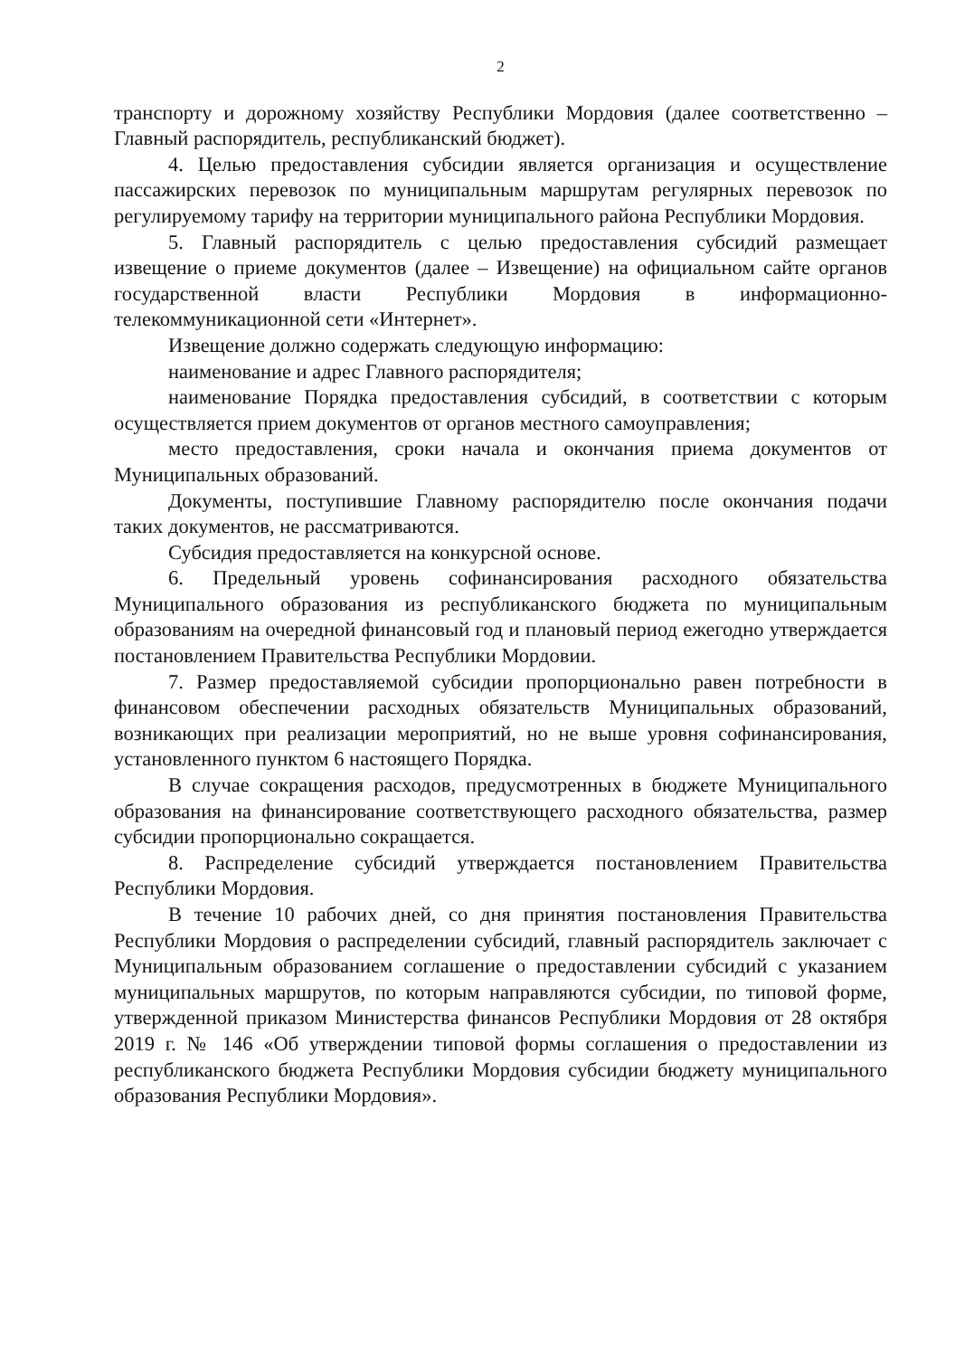2
транспорту и дорожному хозяйству Республики Мордовия (далее соответственно – Главный распорядитель, республиканский бюджет).
4. Целью предоставления субсидии является организация и осуществление пассажирских перевозок по муниципальным маршрутам регулярных перевозок по регулируемому тарифу на территории муниципального района Республики Мордовия.
5. Главный распорядитель с целью предоставления субсидий размещает извещение о приеме документов (далее – Извещение) на официальном сайте органов государственной власти Республики Мордовия в информационно-телекоммуникационной сети «Интернет».
Извещение должно содержать следующую информацию:
наименование и адрес Главного распорядителя;
наименование Порядка предоставления субсидий, в соответствии с которым осуществляется прием документов от органов местного самоуправления;
место предоставления, сроки начала и окончания приема документов от Муниципальных образований.
Документы, поступившие Главному распорядителю после окончания подачи таких документов, не рассматриваются.
Субсидия предоставляется на конкурсной основе.
6. Предельный уровень софинансирования расходного обязательства Муниципального образования из республиканского бюджета по муниципальным образованиям на очередной финансовый год и плановый период ежегодно утверждается постановлением Правительства Республики Мордовии.
7. Размер предоставляемой субсидии пропорционально равен потребности в финансовом обеспечении расходных обязательств Муниципальных образований, возникающих при реализации мероприятий, но не выше уровня софинансирования, установленного пунктом 6 настоящего Порядка.
В случае сокращения расходов, предусмотренных в бюджете Муниципального образования на финансирование соответствующего расходного обязательства, размер субсидии пропорционально сокращается.
8. Распределение субсидий утверждается постановлением Правительства Республики Мордовия.
В течение 10 рабочих дней, со дня принятия постановления Правительства Республики Мордовия о распределении субсидий, главный распорядитель заключает с Муниципальным образованием соглашение о предоставлении субсидий с указанием муниципальных маршрутов, по которым направляются субсидии, по типовой форме, утвержденной приказом Министерства финансов Республики Мордовия от 28 октября 2019 г. № 146 «Об утверждении типовой формы соглашения о предоставлении из республиканского бюджета Республики Мордовия субсидии бюджету муниципального образования Республики Мордовия».